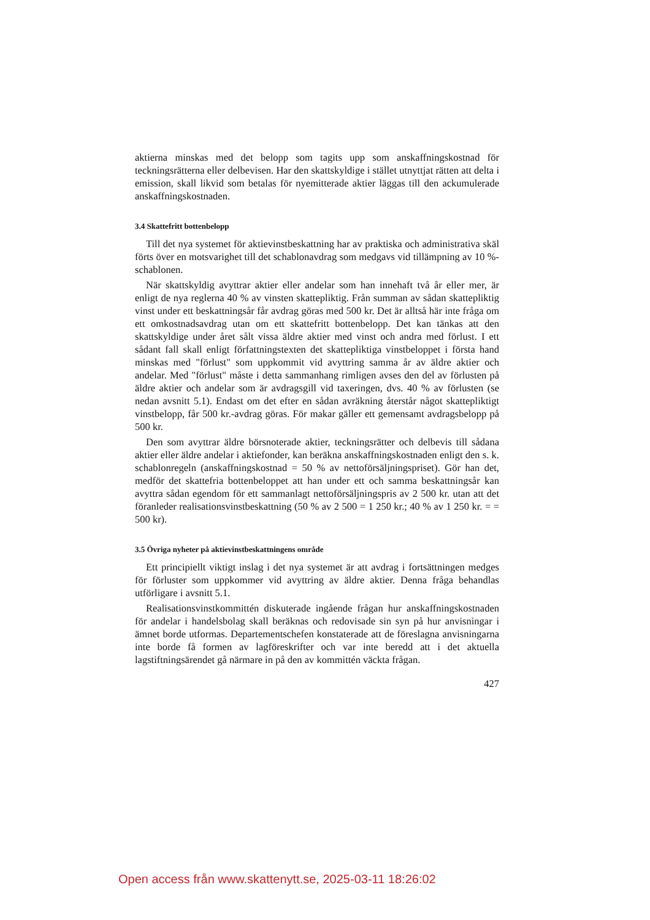aktierna minskas med det belopp som tagits upp som anskaffningskostnad för teckningsrätterna eller delbevisen. Har den skattskyldige i stället utnyttjat rätten att delta i emission, skall likvid som betalas för nyemitterade aktier läggas till den ackumulerade anskaffningskostnaden.
3.4 Skattefritt bottenbelopp
Till det nya systemet för aktievinstbeskattning har av praktiska och administrativa skäl förts över en motsvarighet till det schablonavdrag som medgavs vid tillämpning av 10 %-schablonen.
När skattskyldig avyttrar aktier eller andelar som han innehaft två år eller mer, är enligt de nya reglerna 40 % av vinsten skattepliktig. Från summan av sådan skattepliktig vinst under ett beskattningsår får avdrag göras med 500 kr. Det är alltså här inte fråga om ett omkostnadsavdrag utan om ett skattefritt bottenbelopp. Det kan tänkas att den skattskyldige under året sålt vissa äldre aktier med vinst och andra med förlust. I ett sådant fall skall enligt författningstexten det skattepliktiga vinstbeloppet i första hand minskas med "förlust" som uppkommit vid avyttring samma år av äldre aktier och andelar. Med "förlust" måste i detta sammanhang rimligen avses den del av förlusten på äldre aktier och andelar som är avdragsgill vid taxeringen, dvs. 40 % av förlusten (se nedan avsnitt 5.1). Endast om det efter en sådan avräkning återstår något skattepliktigt vinstbelopp, får 500 kr.-avdrag göras. För makar gäller ett gemensamt avdragsbelopp på 500 kr.
Den som avyttrar äldre börsnoterade aktier, teckningsrätter och delbevis till sådana aktier eller äldre andelar i aktiefonder, kan beräkna anskaffningskostnaden enligt den s. k. schablonregeln (anskaffningskostnad = 50 % av nettoförsäljningspriset). Gör han det, medför det skattefria bottenbeloppet att han under ett och samma beskattningsår kan avyttra sådan egendom för ett sammanlagt nettoförsäljningspris av 2 500 kr. utan att det föranleder realisationsvinstbeskattning (50 % av 2 500 = 1 250 kr.; 40 % av 1 250 kr. = = 500 kr).
3.5 Övriga nyheter på aktievinstbeskattningens område
Ett principiellt viktigt inslag i det nya systemet är att avdrag i fortsättningen medges för förluster som uppkommer vid avyttring av äldre aktier. Denna fråga behandlas utförligare i avsnitt 5.1.
Realisationsvinstkommittén diskuterade ingående frågan hur anskaffningskostnaden för andelar i handelsbolag skall beräknas och redovisade sin syn på hur anvisningar i ämnet borde utformas. Departementschefen konstaterade att de föreslagna anvisningarna inte borde få formen av lagföreskrifter och var inte beredd att i det aktuella lagstiftningsärendet gå närmare in på den av kommittén väckta frågan.
427
Open access från www.skattenytt.se, 2025-03-11 18:26:02